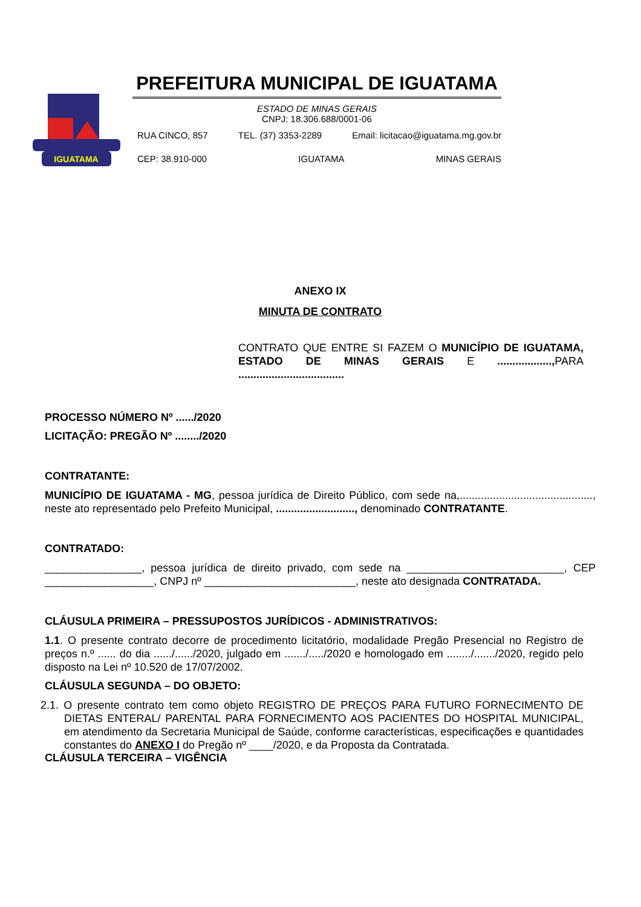IGUATAMA
PREFEITURA MUNICIPAL DE IGUATAMA
ESTADO DE MINAS GERAIS
CNPJ: 18.306.688/0001-06
RUA CINCO, 857 TEL. (37) 3353-2289 Email: licitacao@iguatama.mg.gov.br
CEP: 38.910-000 IGUATAMA MINAS GERAIS
ANEXO IX
MINUTA DE CONTRATO
CONTRATO QUE ENTRE SI FAZEM O MUNICÍPIO DE IGUATAMA, ESTADO DE MINAS GERAIS E .................., PARA ...................................
PROCESSO NÚMERO Nº ....../2020
LICITAÇÃO: PREGÃO Nº ......../2020
CONTRATANTE:
MUNICÍPIO DE IGUATAMA - MG, pessoa jurídica de Direito Público, com sede na,............................................, neste ato representado pelo Prefeito Municipal, .........................., denominado CONTRATANTE.
CONTRATADO:
________________, pessoa jurídica de direito privado, com sede na __________________________, CEP __________________, CNPJ nº _________________________, neste ato designada CONTRATADA.
CLÁUSULA PRIMEIRA – PRESSUPOSTOS JURÍDICOS - ADMINISTRATIVOS:
1.1. O presente contrato decorre de procedimento licitatório, modalidade Pregão Presencial no Registro de preços n.º ...... do dia ....../....../2020, julgado em ......./...../2020 e homologado em ......../......./2020, regido pelo disposto na Lei nº 10.520 de 17/07/2002.
CLÁUSULA SEGUNDA – DO OBJETO:
2.1. O presente contrato tem como objeto REGISTRO DE PREÇOS PARA FUTURO FORNECIMENTO DE DIETAS ENTERAL/ PARENTAL PARA FORNECIMENTO AOS PACIENTES DO HOSPITAL MUNICIPAL, em atendimento da Secretaria Municipal de Saúde, conforme características, especificações e quantidades constantes do ANEXO I do Pregão nº ____/2020, e da Proposta da Contratada.
CLÁUSULA TERCEIRA – VIGÊNCIA